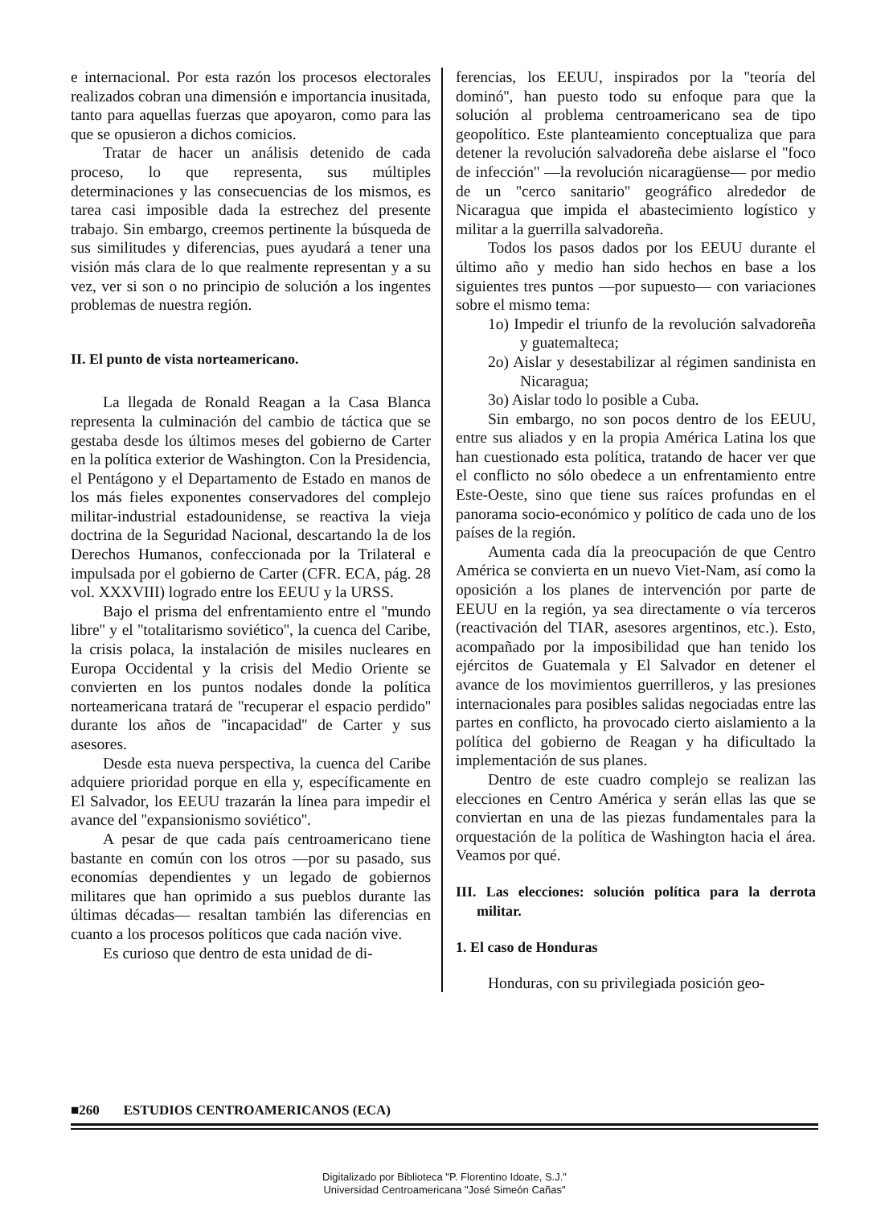e internacional. Por esta razón los procesos electorales realizados cobran una dimensión e importancia inusitada, tanto para aquellas fuerzas que apoyaron, como para las que se opusieron a dichos comicios.
Tratar de hacer un análisis detenido de cada proceso, lo que representa, sus múltiples determinaciones y las consecuencias de los mismos, es tarea casi imposible dada la estrechez del presente trabajo. Sin embargo, creemos pertinente la búsqueda de sus similitudes y diferencias, pues ayudará a tener una visión más clara de lo que realmente representan y a su vez, ver si son o no principio de solución a los ingentes problemas de nuestra región.
II. El punto de vista norteamericano.
La llegada de Ronald Reagan a la Casa Blanca representa la culminación del cambio de táctica que se gestaba desde los últimos meses del gobierno de Carter en la política exterior de Washington. Con la Presidencia, el Pentágono y el Departamento de Estado en manos de los más fieles exponentes conservadores del complejo militar-industrial estadounidense, se reactiva la vieja doctrina de la Seguridad Nacional, descartando la de los Derechos Humanos, confeccionada por la Trilateral e impulsada por el gobierno de Carter (CFR. ECA, pág. 28 vol. XXXVIII) logrado entre los EEUU y la URSS.
Bajo el prisma del enfrentamiento entre el ''mundo libre'' y el ''totalitarismo soviético'', la cuenca del Caribe, la crisis polaca, la instalación de misiles nucleares en Europa Occidental y la crisis del Medio Oriente se convierten en los puntos nodales donde la política norteamericana tratará de ''recuperar el espacio perdido'' durante los años de ''incapacidad'' de Carter y sus asesores.
Desde esta nueva perspectiva, la cuenca del Caribe adquiere prioridad porque en ella y, específicamente en El Salvador, los EEUU trazarán la línea para impedir el avance del ''expansionismo soviético''.
A pesar de que cada país centroamericano tiene bastante en común con los otros —por su pasado, sus economías dependientes y un legado de gobiernos militares que han oprimido a sus pueblos durante las últimas décadas— resaltan también las diferencias en cuanto a los procesos políticos que cada nación vive.
Es curioso que dentro de esta unidad de di-
ferencias, los EEUU, inspirados por la ''teoría del dominó'', han puesto todo su enfoque para que la solución al problema centroamericano sea de tipo geopolítico. Este planteamiento conceptualiza que para detener la revolución salvadoreña debe aislarse el ''foco de infección'' —la revolución nicaragüense— por medio de un ''cerco sanitario'' geográfico alrededor de Nicaragua que impida el abastecimiento logístico y militar a la guerrilla salvadoreña.
Todos los pasos dados por los EEUU durante el último año y medio han sido hechos en base a los siguientes tres puntos —por supuesto— con variaciones sobre el mismo tema:
1o) Impedir el triunfo de la revolución salvadoreña y guatemalteca;
2o) Aislar y desestabilizar al régimen sandinista en Nicaragua;
3o) Aislar todo lo posible a Cuba.
Sin embargo, no son pocos dentro de los EEUU, entre sus aliados y en la propia América Latina los que han cuestionado esta política, tratando de hacer ver que el conflicto no sólo obedece a un enfrentamiento entre Este-Oeste, sino que tiene sus raíces profundas en el panorama socio-económico y político de cada uno de los países de la región.
Aumenta cada día la preocupación de que Centro América se convierta en un nuevo Viet-Nam, así como la oposición a los planes de intervención por parte de EEUU en la región, ya sea directamente o vía terceros (reactivación del TIAR, asesores argentinos, etc.). Esto, acompañado por la imposibilidad que han tenido los ejércitos de Guatemala y El Salvador en detener el avance de los movimientos guerrilleros, y las presiones internacionales para posibles salidas negociadas entre las partes en conflicto, ha provocado cierto aislamiento a la política del gobierno de Reagan y ha dificultado la implementación de sus planes.
Dentro de este cuadro complejo se realizan las elecciones en Centro América y serán ellas las que se conviertan en una de las piezas fundamentales para la orquestación de la política de Washington hacia el área. Veamos por qué.
III. Las elecciones: solución política para la derrota militar.
1. El caso de Honduras
Honduras, con su privilegiada posición geo-
■260 ESTUDIOS CENTROAMERICANOS (ECA)
Digitalizado por Biblioteca "P. Florentino Idoate, S.J."
Universidad Centroamericana "José Simeón Cañas"